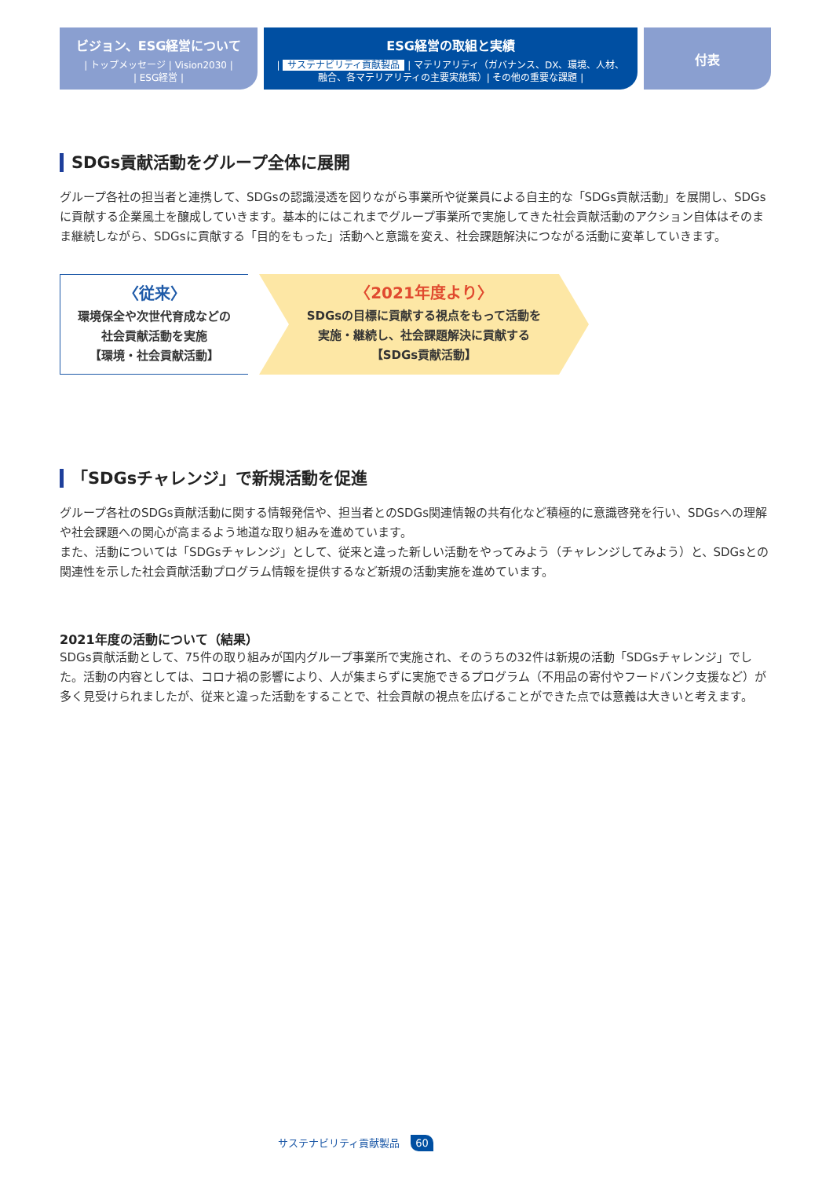ビジョン、ESG経営について
| トップメッセージ | Vision2030 |
| ESG経営 |
ESG経営の取組と実績
| サステナビリティ貢献製品 | マテリアリティ（ガバナンス、DX、環境、人材、
融合、各マテリアリティの主要実施策）| その他の重要な課題 |
付表
SDGs貢献活動をグループ全体に展開
グループ各社の担当者と連携して、SDGsの認識浸透を図りながら事業所や従業員による自主的な「SDGs貢献活動」を展開し、SDGsに貢献する企業風土を醸成していきます。基本的にはこれまでグループ事業所で実施してきた社会貢献活動のアクション自体はそのまま継続しながら、SDGsに貢献する「目的をもった」活動へと意識を変え、社会課題解決につながる活動に変革していきます。
〈従来〉
環境保全や次世代育成などの
社会貢献活動を実施
【環境・社会貢献活動】
〈2021年度より〉
SDGsの目標に貢献する視点をもって活動を
実施・継続し、社会課題解決に貢献する
【SDGs貢献活動】
「SDGsチャレンジ」で新規活動を促進
グループ各社のSDGs貢献活動に関する情報発信や、担当者とのSDGs関連情報の共有化など積極的に意識啓発を行い、SDGsへの理解や社会課題への関心が高まるよう地道な取り組みを進めています。
また、活動については「SDGsチャレンジ」として、従来と違った新しい活動をやってみよう（チャレンジしてみよう）と、SDGsとの関連性を示した社会貢献活動プログラム情報を提供するなど新規の活動実施を進めています。
2021年度の活動について（結果）
SDGs貢献活動として、75件の取り組みが国内グループ事業所で実施され、そのうちの32件は新規の活動「SDGsチャレンジ」でした。活動の内容としては、コロナ禍の影響により、人が集まらずに実施できるプログラム（不用品の寄付やフードバンク支援など）が多く見受けられましたが、従来と違った活動をすることで、社会貢献の視点を広げることができた点では意義は大きいと考えます。
サステナビリティ貢献製品 60